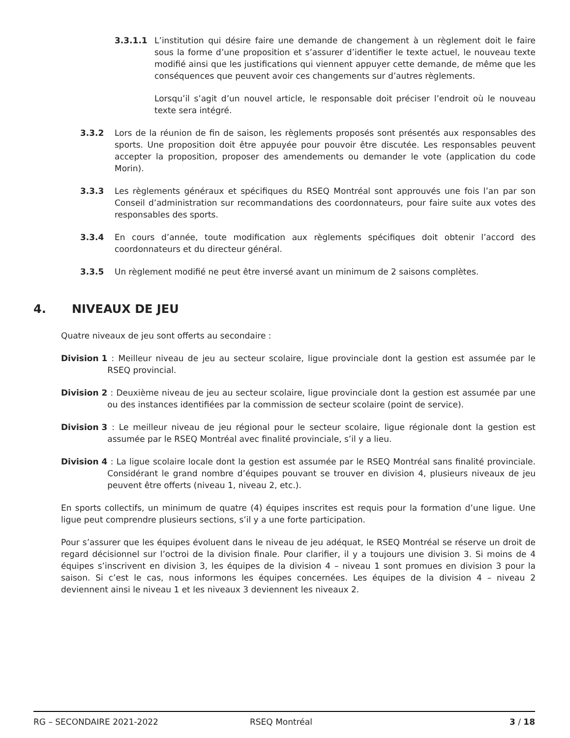3.3.1.1 L’institution qui désire faire une demande de changement à un règlement doit le faire sous la forme d’une proposition et s’assurer d’identifier le texte actuel, le nouveau texte modifié ainsi que les justifications qui viennent appuyer cette demande, de même que les conséquences que peuvent avoir ces changements sur d’autres règlements.
Lorsqu’il s’agit d’un nouvel article, le responsable doit préciser l’endroit où le nouveau texte sera intégré.
3.3.2 Lors de la réunion de fin de saison, les règlements proposés sont présentés aux responsables des sports. Une proposition doit être appuyée pour pouvoir être discutée. Les responsables peuvent accepter la proposition, proposer des amendements ou demander le vote (application du code Morin).
3.3.3 Les règlements généraux et spécifiques du RSEQ Montréal sont approuvés une fois l’an par son Conseil d’administration sur recommandations des coordonnateurs, pour faire suite aux votes des responsables des sports.
3.3.4 En cours d’année, toute modification aux règlements spécifiques doit obtenir l’accord des coordonnateurs et du directeur général.
3.3.5 Un règlement modifié ne peut être inversé avant un minimum de 2 saisons complètes.
4. NIVEAUX DE JEU
Quatre niveaux de jeu sont offerts au secondaire :
Division 1 : Meilleur niveau de jeu au secteur scolaire, ligue provinciale dont la gestion est assumée par le RSEQ provincial.
Division 2 : Deuxième niveau de jeu au secteur scolaire, ligue provinciale dont la gestion est assumée par une ou des instances identifiées par la commission de secteur scolaire (point de service).
Division 3 : Le meilleur niveau de jeu régional pour le secteur scolaire, ligue régionale dont la gestion est assumée par le RSEQ Montréal avec finalité provinciale, s’il y a lieu.
Division 4 : La ligue scolaire locale dont la gestion est assumée par le RSEQ Montréal sans finalité provinciale. Considérant le grand nombre d’équipes pouvant se trouver en division 4, plusieurs niveaux de jeu peuvent être offerts (niveau 1, niveau 2, etc.).
En sports collectifs, un minimum de quatre (4) équipes inscrites est requis pour la formation d’une ligue. Une ligue peut comprendre plusieurs sections, s’il y a une forte participation.
Pour s’assurer que les équipes évoluent dans le niveau de jeu adéquat, le RSEQ Montréal se réserve un droit de regard décisionnel sur l’octroi de la division finale. Pour clarifier, il y a toujours une division 3. Si moins de 4 équipes s’inscrivent en division 3, les équipes de la division 4 – niveau 1 sont promues en division 3 pour la saison. Si c’est le cas, nous informons les équipes concernées. Les équipes de la division 4 – niveau 2 deviennent ainsi le niveau 1 et les niveaux 3 deviennent les niveaux 2.
RG – SECONDAIRE 2021-2022 RSEQ Montréal 3 / 18